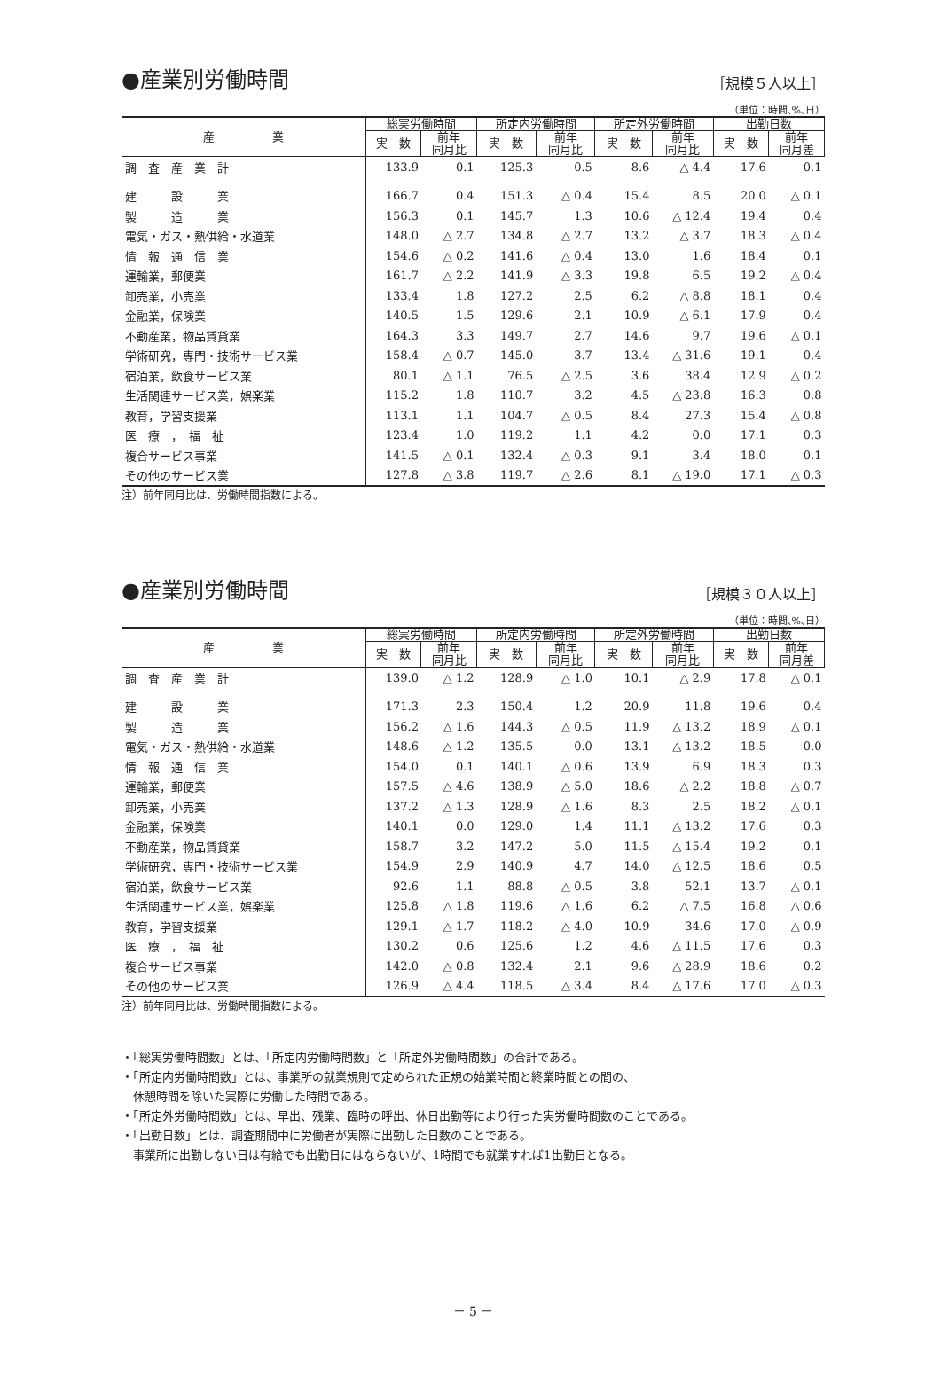●産業別労働時間
［規模５人以上］
（単位：時間､%､日）
| 産 業 | 総実労働時間 | | 所定内労働時間 | | 所定外労働時間 | | 出勤日数 | |
| --- | --- | --- | --- | --- | --- | --- | --- | --- |
| | 実 数 | 前年 同月比 | 実 数 | 前年 同月比 | 実 数 | 前年 同月比 | 実 数 | 前年 同月差 |
| 調 査 産 業 計 | 133.9 | 0.1 | 125.3 | 0.5 | 8.6 | △ 4.4 | 17.6 | 0.1 |
| 建 設 業 | 166.7 | 0.4 | 151.3 | △ 0.4 | 15.4 | 8.5 | 20.0 | △ 0.1 |
| 製 造 業 | 156.3 | 0.1 | 145.7 | 1.3 | 10.6 | △ 12.4 | 19.4 | 0.4 |
| 電気・ガス・熱供給・水道業 | 148.0 | △ 2.7 | 134.8 | △ 2.7 | 13.2 | △ 3.7 | 18.3 | △ 0.4 |
| 情 報 通 信 業 | 154.6 | △ 0.2 | 141.6 | △ 0.4 | 13.0 | 1.6 | 18.4 | 0.1 |
| 運輸業，郵便業 | 161.7 | △ 2.2 | 141.9 | △ 3.3 | 19.8 | 6.5 | 19.2 | △ 0.4 |
| 卸売業，小売業 | 133.4 | 1.8 | 127.2 | 2.5 | 6.2 | △ 8.8 | 18.1 | 0.4 |
| 金融業，保険業 | 140.5 | 1.5 | 129.6 | 2.1 | 10.9 | △ 6.1 | 17.9 | 0.4 |
| 不動産業，物品賃貸業 | 164.3 | 3.3 | 149.7 | 2.7 | 14.6 | 9.7 | 19.6 | △ 0.1 |
| 学術研究，専門・技術サービス業 | 158.4 | △ 0.7 | 145.0 | 3.7 | 13.4 | △ 31.6 | 19.1 | 0.4 |
| 宿泊業，飲食サービス業 | 80.1 | △ 1.1 | 76.5 | △ 2.5 | 3.6 | 38.4 | 12.9 | △ 0.2 |
| 生活関連サービス業，娯楽業 | 115.2 | 1.8 | 110.7 | 3.2 | 4.5 | △ 23.8 | 16.3 | 0.8 |
| 教育，学習支援業 | 113.1 | 1.1 | 104.7 | △ 0.5 | 8.4 | 27.3 | 15.4 | △ 0.8 |
| 医 療 ， 福 祉 | 123.4 | 1.0 | 119.2 | 1.1 | 4.2 | 0.0 | 17.1 | 0.3 |
| 複合サービス事業 | 141.5 | △ 0.1 | 132.4 | △ 0.3 | 9.1 | 3.4 | 18.0 | 0.1 |
| その他のサービス業 | 127.8 | △ 3.8 | 119.7 | △ 2.6 | 8.1 | △ 19.0 | 17.1 | △ 0.3 |
注）前年同月比は、労働時間指数による。
●産業別労働時間
［規模３０人以上］
（単位：時間､%､日）
| 産 業 | 総実労働時間 | | 所定内労働時間 | | 所定外労働時間 | | 出勤日数 | |
| --- | --- | --- | --- | --- | --- | --- | --- | --- |
| | 実 数 | 前年 同月比 | 実 数 | 前年 同月比 | 実 数 | 前年 同月比 | 実 数 | 前年 同月差 |
| 調 査 産 業 計 | 139.0 | △ 1.2 | 128.9 | △ 1.0 | 10.1 | △ 2.9 | 17.8 | △ 0.1 |
| 建 設 業 | 171.3 | 2.3 | 150.4 | 1.2 | 20.9 | 11.8 | 19.6 | 0.4 |
| 製 造 業 | 156.2 | △ 1.6 | 144.3 | △ 0.5 | 11.9 | △ 13.2 | 18.9 | △ 0.1 |
| 電気・ガス・熱供給・水道業 | 148.6 | △ 1.2 | 135.5 | 0.0 | 13.1 | △ 13.2 | 18.5 | 0.0 |
| 情 報 通 信 業 | 154.0 | 0.1 | 140.1 | △ 0.6 | 13.9 | 6.9 | 18.3 | 0.3 |
| 運輸業，郵便業 | 157.5 | △ 4.6 | 138.9 | △ 5.0 | 18.6 | △ 2.2 | 18.8 | △ 0.7 |
| 卸売業，小売業 | 137.2 | △ 1.3 | 128.9 | △ 1.6 | 8.3 | 2.5 | 18.2 | △ 0.1 |
| 金融業，保険業 | 140.1 | 0.0 | 129.0 | 1.4 | 11.1 | △ 13.2 | 17.6 | 0.3 |
| 不動産業，物品賃貸業 | 158.7 | 3.2 | 147.2 | 5.0 | 11.5 | △ 15.4 | 19.2 | 0.1 |
| 学術研究，専門・技術サービス業 | 154.9 | 2.9 | 140.9 | 4.7 | 14.0 | △ 12.5 | 18.6 | 0.5 |
| 宿泊業，飲食サービス業 | 92.6 | 1.1 | 88.8 | △ 0.5 | 3.8 | 52.1 | 13.7 | △ 0.1 |
| 生活関連サービス業，娯楽業 | 125.8 | △ 1.8 | 119.6 | △ 1.6 | 6.2 | △ 7.5 | 16.8 | △ 0.6 |
| 教育，学習支援業 | 129.1 | △ 1.7 | 118.2 | △ 4.0 | 10.9 | 34.6 | 17.0 | △ 0.9 |
| 医 療 ， 福 祉 | 130.2 | 0.6 | 125.6 | 1.2 | 4.6 | △ 11.5 | 17.6 | 0.3 |
| 複合サービス事業 | 142.0 | △ 0.8 | 132.4 | 2.1 | 9.6 | △ 28.9 | 18.6 | 0.2 |
| その他のサービス業 | 126.9 | △ 4.4 | 118.5 | △ 3.4 | 8.4 | △ 17.6 | 17.0 | △ 0.3 |
注）前年同月比は、労働時間指数による。
・「総実労働時間数」とは、「所定内労働時間数」と「所定外労働時間数」の合計である。
・「所定内労働時間数」とは、事業所の就業規則で定められた正規の始業時間と終業時間との間の、
　休憩時間を除いた実際に労働した時間である。
・「所定外労働時間数」とは、早出、残業、臨時の呼出、休日出勤等により行った実労働時間数のことである。
・「出勤日数」とは、調査期間中に労働者が実際に出勤した日数のことである。
　事業所に出勤しない日は有給でも出勤日にはならないが、1時間でも就業すれば1出勤日となる。
－ 5 －